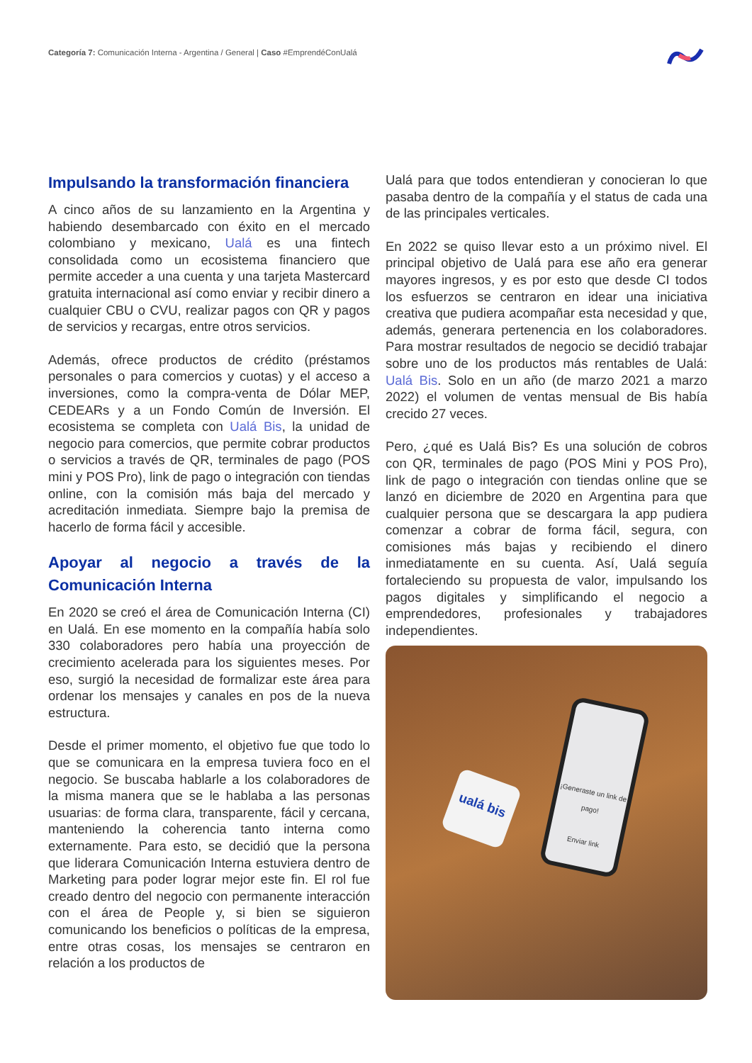Categoría 7: Comunicación Interna - Argentina / General | Caso #EmprendéConUalá
Impulsando la transformación financiera
A cinco años de su lanzamiento en la Argentina y habiendo desembarcado con éxito en el mercado colombiano y mexicano, Ualá es una fintech consolidada como un ecosistema financiero que permite acceder a una cuenta y una tarjeta Mastercard gratuita internacional así como enviar y recibir dinero a cualquier CBU o CVU, realizar pagos con QR y pagos de servicios y recargas, entre otros servicios.
Además, ofrece productos de crédito (préstamos personales o para comercios y cuotas) y el acceso a inversiones, como la compra-venta de Dólar MEP, CEDEARs y a un Fondo Común de Inversión. El ecosistema se completa con Ualá Bis, la unidad de negocio para comercios, que permite cobrar productos o servicios a través de QR, terminales de pago (POS mini y POS Pro), link de pago o integración con tiendas online, con la comisión más baja del mercado y acreditación inmediata. Siempre bajo la premisa de hacerlo de forma fácil y accesible.
Apoyar al negocio a través de la Comunicación Interna
En 2020 se creó el área de Comunicación Interna (CI) en Ualá. En ese momento en la compañía había solo 330 colaboradores pero había una proyección de crecimiento acelerada para los siguientes meses. Por eso, surgió la necesidad de formalizar este área para ordenar los mensajes y canales en pos de la nueva estructura.
Desde el primer momento, el objetivo fue que todo lo que se comunicara en la empresa tuviera foco en el negocio. Se buscaba hablarle a los colaboradores de la misma manera que se le hablaba a las personas usuarias: de forma clara, transparente, fácil y cercana, manteniendo la coherencia tanto interna como externamente. Para esto, se decidió que la persona que liderara Comunicación Interna estuviera dentro de Marketing para poder lograr mejor este fin. El rol fue creado dentro del negocio con permanente interacción con el área de People y, si bien se siguieron comunicando los beneficios o políticas de la empresa, entre otras cosas, los mensajes se centraron en relación a los productos de
Ualá para que todos entendieran y conocieran lo que pasaba dentro de la compañía y el status de cada una de las principales verticales.
En 2022 se quiso llevar esto a un próximo nivel. El principal objetivo de Ualá para ese año era generar mayores ingresos, y es por esto que desde CI todos los esfuerzos se centraron en idear una iniciativa creativa que pudiera acompañar esta necesidad y que, además, generara pertenencia en los colaboradores. Para mostrar resultados de negocio se decidió trabajar sobre uno de los productos más rentables de Ualá: Ualá Bis. Solo en un año (de marzo 2021 a marzo 2022) el volumen de ventas mensual de Bis había crecido 27 veces.
Pero, ¿qué es Ualá Bis? Es una solución de cobros con QR, terminales de pago (POS Mini y POS Pro), link de pago o integración con tiendas online que se lanzó en diciembre de 2020 en Argentina para que cualquier persona que se descargara la app pudiera comenzar a cobrar de forma fácil, segura, con comisiones más bajas y recibiendo el dinero inmediatamente en su cuenta. Así, Ualá seguía fortaleciendo su propuesta de valor, impulsando los pagos digitales y simplificando el negocio a emprendedores, profesionales y trabajadores independientes.
ualá bis
¡Generaste un link de pago!
Enviar link